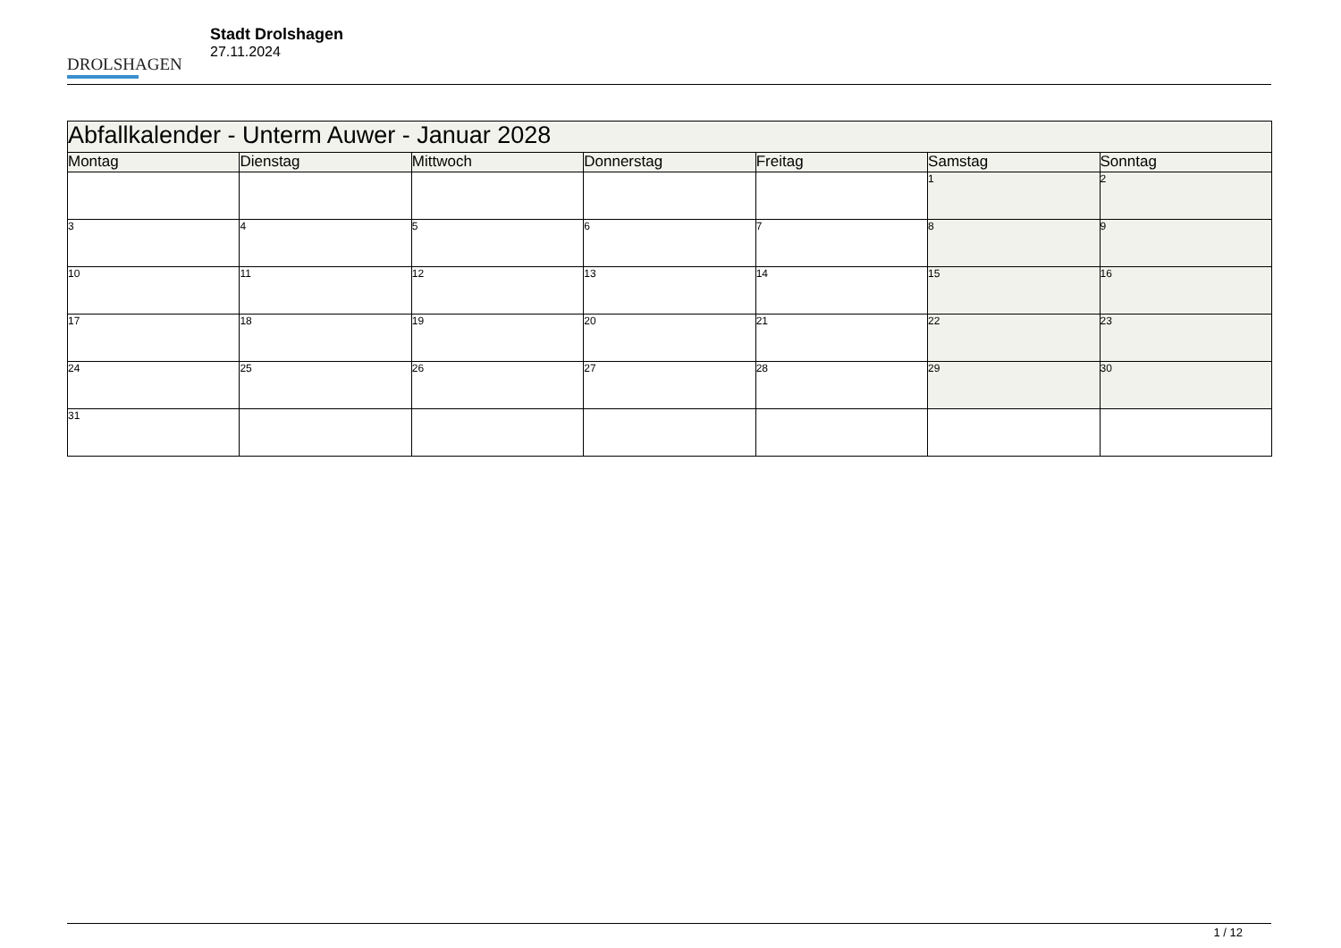DROLSHAGEN
Stadt Drolshagen
27.11.2024
| Abfallkalender - Unterm Auwer - Januar 2028 | | | | | | |
| --- | --- | --- | --- | --- | --- | --- |
| Montag | Dienstag | Mittwoch | Donnerstag | Freitag | Samstag | Sonntag |
| | | | | | 1 | 2 |
| 3 | 4 | 5 | 6 | 7 | 8 | 9 |
| 10 | 11 | 12 | 13 | 14 | 15 | 16 |
| 17 | 18 | 19 | 20 | 21 | 22 | 23 |
| 24 | 25 | 26 | 27 | 28 | 29 | 30 |
| 31 | | | | | | |
1 / 12